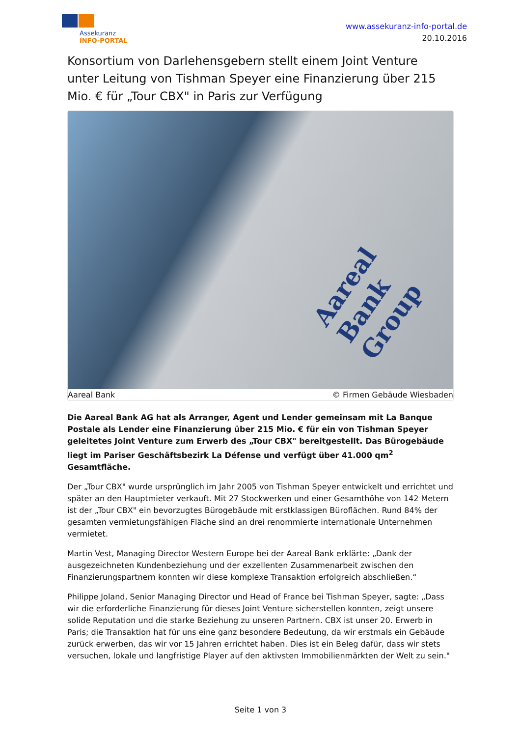Assekuranz
INFO-PORTAL
www.assekuranz-info-portal.de
20.10.2016
Konsortium von Darlehensgebern stellt einem Joint Venture unter Leitung von Tishman Speyer eine Finanzierung über 215 Mio. € für „Tour CBX" in Paris zur Verfügung
Aareal Bank Group
Aareal Bank © Firmen Gebäude Wiesbaden
Die Aareal Bank AG hat als Arranger, Agent und Lender gemeinsam mit La Banque Postale als Lender eine Finanzierung über 215 Mio. € für ein von Tishman Speyer geleitetes Joint Venture zum Erwerb des „Tour CBX" bereitgestellt. Das Bürogebäude liegt im Pariser Geschäftsbezirk La Défense und verfügt über 41.000 qm<sup>2</sup> Gesamtfläche.
Der „Tour CBX" wurde ursprünglich im Jahr 2005 von Tishman Speyer entwickelt und errichtet und später an den Hauptmieter verkauft. Mit 27 Stockwerken und einer Gesamthöhe von 142 Metern ist der „Tour CBX" ein bevorzugtes Bürogebäude mit erstklassigen Büroflächen. Rund 84% der gesamten vermietungsfähigen Fläche sind an drei renommierte internationale Unternehmen vermietet.
Martin Vest, Managing Director Western Europe bei der Aareal Bank erklärte: „Dank der ausgezeichneten Kundenbeziehung und der exzellenten Zusammenarbeit zwischen den Finanzierungspartnern konnten wir diese komplexe Transaktion erfolgreich abschließen.“
Philippe Joland, Senior Managing Director und Head of France bei Tishman Speyer, sagte: „Dass wir die erforderliche Finanzierung für dieses Joint Venture sicherstellen konnten, zeigt unsere solide Reputation und die starke Beziehung zu unseren Partnern. CBX ist unser 20. Erwerb in Paris; die Transaktion hat für uns eine ganz besondere Bedeutung, da wir erstmals ein Gebäude zurück erwerben, das wir vor 15 Jahren errichtet haben. Dies ist ein Beleg dafür, dass wir stets versuchen, lokale und langfristige Player auf den aktivsten Immobilienmärkten der Welt zu sein."
Seite 1 von 3